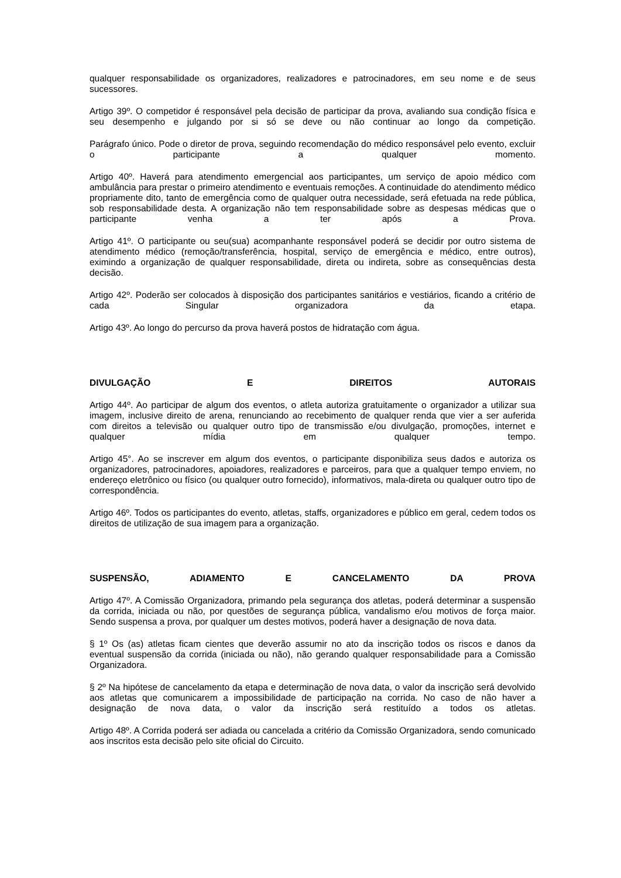qualquer responsabilidade os organizadores, realizadores e patrocinadores, em seu nome e de seus sucessores.
Artigo 39º. O competidor é responsável pela decisão de participar da prova, avaliando sua condição física e seu desempenho e julgando por si só se deve ou não continuar ao longo da competição.
Parágrafo único. Pode o diretor de prova, seguindo recomendação do médico responsável pelo evento, excluir o participante a qualquer momento.
Artigo 40º. Haverá para atendimento emergencial aos participantes, um serviço de apoio médico com ambulância para prestar o primeiro atendimento e eventuais remoções. A continuidade do atendimento médico propriamente dito, tanto de emergência como de qualquer outra necessidade, será efetuada na rede pública, sob responsabilidade desta. A organização não tem responsabilidade sobre as despesas médicas que o participante venha a ter após a Prova.
Artigo 41º. O participante ou seu(sua) acompanhante responsável poderá se decidir por outro sistema de atendimento médico (remoção/transferência, hospital, serviço de emergência e médico, entre outros), eximindo a organização de qualquer responsabilidade, direta ou indireta, sobre as consequências desta decisão.
Artigo 42º. Poderão ser colocados à disposição dos participantes sanitários e vestiários, ficando a critério de cada Singular organizadora da etapa.
Artigo 43º. Ao longo do percurso da prova haverá postos de hidratação com água.
DIVULGAÇÃO E DIREITOS AUTORAIS
Artigo 44º. Ao participar de algum dos eventos, o atleta autoriza gratuitamente o organizador a utilizar sua imagem, inclusive direito de arena, renunciando ao recebimento de qualquer renda que vier a ser auferida com direitos a televisão ou qualquer outro tipo de transmissão e/ou divulgação, promoções, internet e qualquer mídia em qualquer tempo.
Artigo 45°. Ao se inscrever em algum dos eventos, o participante disponibiliza seus dados e autoriza os organizadores, patrocinadores, apoiadores, realizadores e parceiros, para que a qualquer tempo enviem, no endereço eletrônico ou físico (ou qualquer outro fornecido), informativos, mala-direta ou qualquer outro tipo de correspondência.
Artigo 46º. Todos os participantes do evento, atletas, staffs, organizadores e público em geral, cedem todos os direitos de utilização de sua imagem para a organização.
SUSPENSÃO, ADIAMENTO E CANCELAMENTO DA PROVA
Artigo 47º. A Comissão Organizadora, primando pela segurança dos atletas, poderá determinar a suspensão da corrida, iniciada ou não, por questões de segurança pública, vandalismo e/ou motivos de força maior. Sendo suspensa a prova, por qualquer um destes motivos, poderá haver a designação de nova data.
§ 1º Os (as) atletas ficam cientes que deverão assumir no ato da inscrição todos os riscos e danos da eventual suspensão da corrida (iniciada ou não), não gerando qualquer responsabilidade para a Comissão Organizadora.
§ 2º Na hipótese de cancelamento da etapa e determinação de nova data, o valor da inscrição será devolvido aos atletas que comunicarem a impossibilidade de participação na corrida. No caso de não haver a designação de nova data, o valor da inscrição será restituído a todos os atletas.
Artigo 48º. A Corrida poderá ser adiada ou cancelada a critério da Comissão Organizadora, sendo comunicado aos inscritos esta decisão pelo site oficial do Circuito.